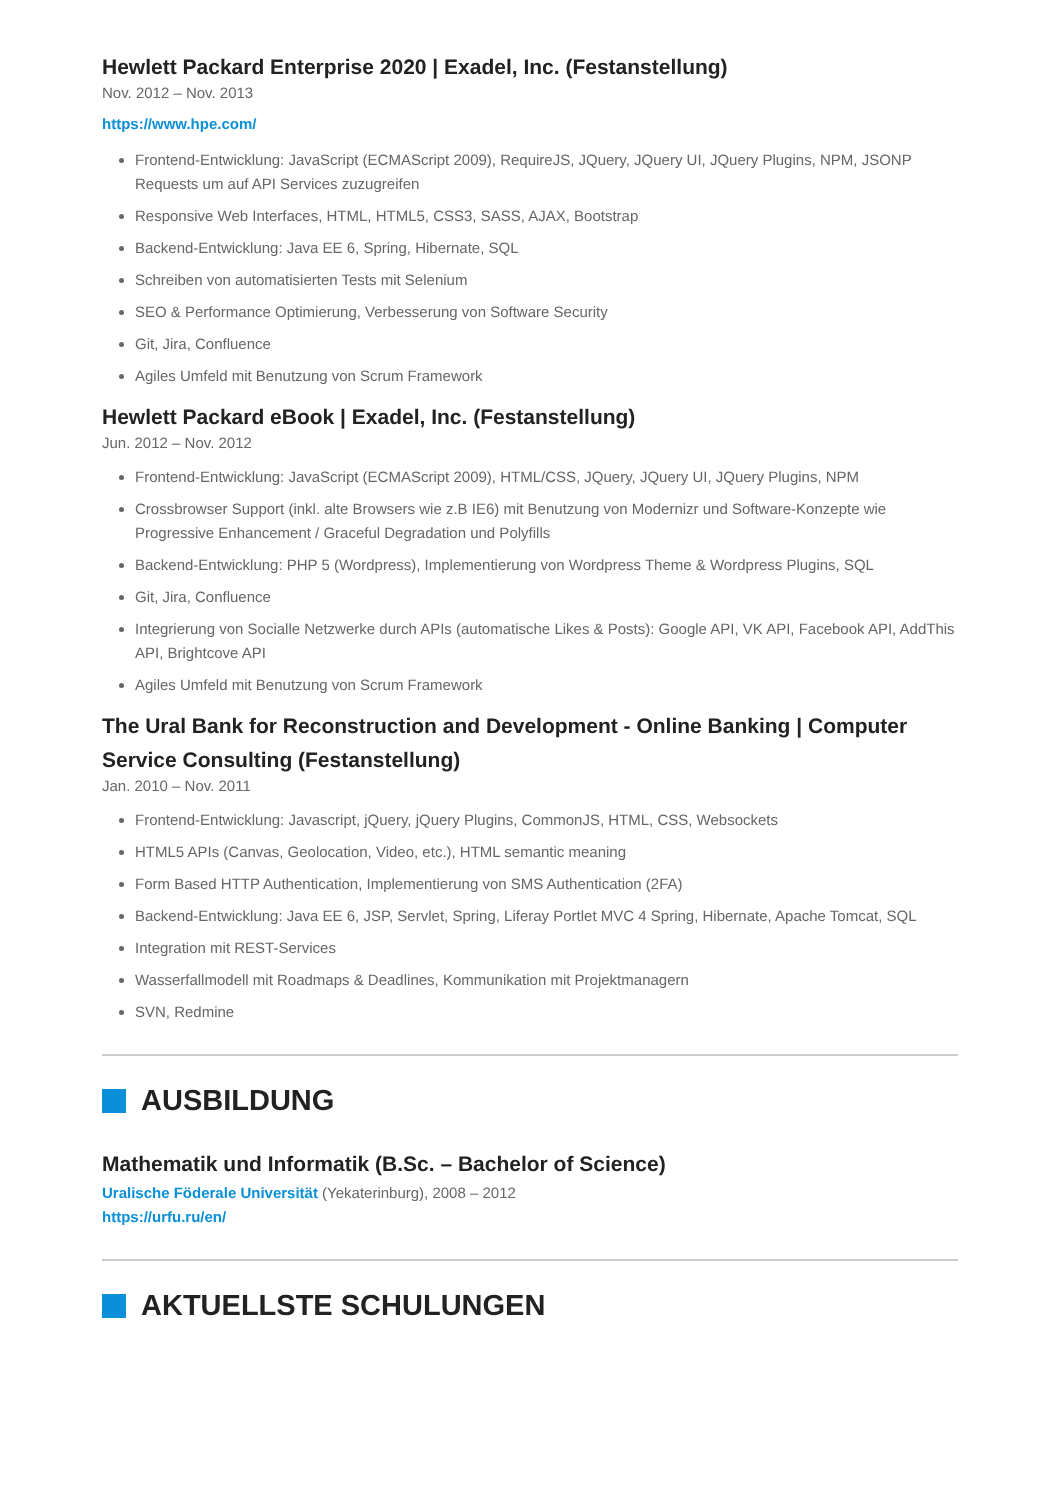Hewlett Packard Enterprise 2020 | Exadel, Inc. (Festanstellung)
Nov. 2012 – Nov. 2013
https://www.hpe.com/
Frontend-Entwicklung: JavaScript (ECMAScript 2009), RequireJS, JQuery, JQuery UI, JQuery Plugins, NPM, JSONP Requests um auf API Services zuzugreifen
Responsive Web Interfaces, HTML, HTML5, CSS3, SASS, AJAX, Bootstrap
Backend-Entwicklung: Java EE 6, Spring, Hibernate, SQL
Schreiben von automatisierten Tests mit Selenium
SEO & Performance Optimierung, Verbesserung von Software Security
Git, Jira, Confluence
Agiles Umfeld mit Benutzung von Scrum Framework
Hewlett Packard eBook | Exadel, Inc. (Festanstellung)
Jun. 2012 – Nov. 2012
Frontend-Entwicklung: JavaScript (ECMAScript 2009), HTML/CSS, JQuery, JQuery UI, JQuery Plugins, NPM
Crossbrowser Support (inkl. alte Browsers wie z.B IE6) mit Benutzung von Modernizr und Software-Konzepte wie Progressive Enhancement / Graceful Degradation und Polyfills
Backend-Entwicklung: PHP 5 (Wordpress), Implementierung von Wordpress Theme & Wordpress Plugins, SQL
Git, Jira, Confluence
Integrierung von Socialle Netzwerke durch APIs (automatische Likes & Posts): Google API, VK API, Facebook API, AddThis API, Brightcove API
Agiles Umfeld mit Benutzung von Scrum Framework
The Ural Bank for Reconstruction and Development - Online Banking | Computer Service Consulting (Festanstellung)
Jan. 2010 – Nov. 2011
Frontend-Entwicklung: Javascript, jQuery, jQuery Plugins, CommonJS, HTML, CSS, Websockets
HTML5 APIs (Canvas, Geolocation, Video, etc.), HTML semantic meaning
Form Based HTTP Authentication, Implementierung von SMS Authentication (2FA)
Backend-Entwicklung: Java EE 6, JSP, Servlet, Spring, Liferay Portlet MVC 4 Spring, Hibernate, Apache Tomcat, SQL
Integration mit REST-Services
Wasserfallmodell mit Roadmaps & Deadlines, Kommunikation mit Projektmanagern
SVN, Redmine
AUSBILDUNG
Mathematik und Informatik (B.Sc. – Bachelor of Science)
Uralische Föderale Universität (Yekaterinburg), 2008 – 2012
https://urfu.ru/en/
AKTUELLSTE SCHULUNGEN